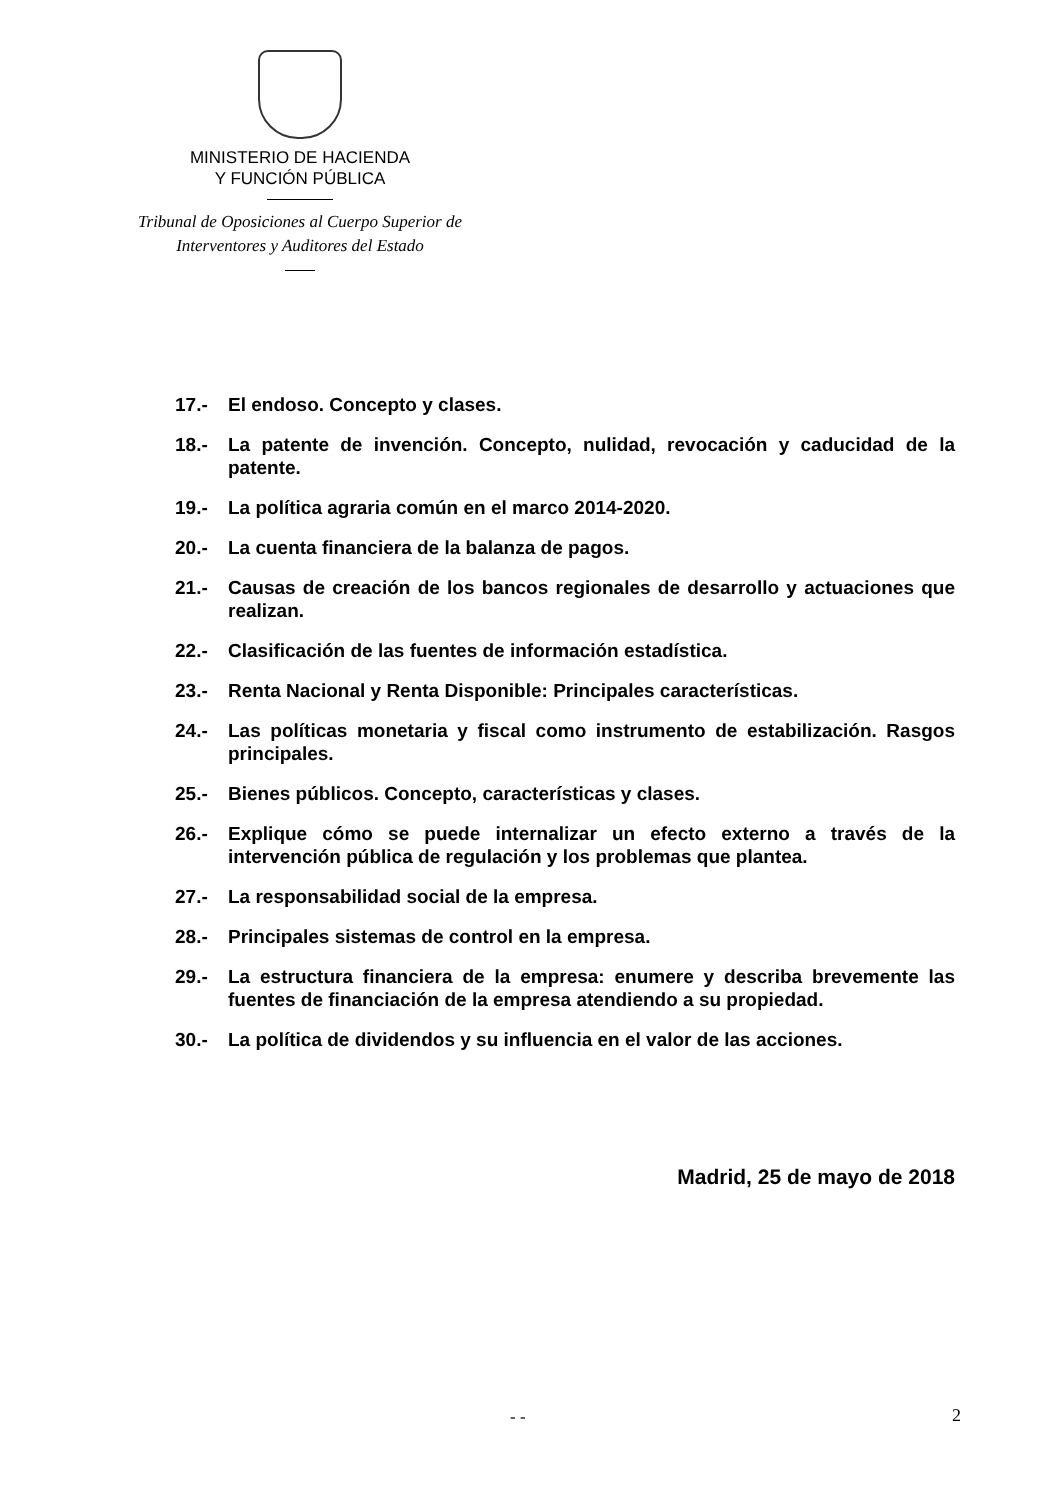MINISTERIO DE HACIENDA
Y FUNCIÓN PÚBLICA
Tribunal de Oposiciones al Cuerpo Superior de
Interventores y Auditores del Estado
17.- El endoso. Concepto y clases.
18.- La patente de invención. Concepto, nulidad, revocación y caducidad de la patente.
19.- La política agraria común en el marco 2014-2020.
20.- La cuenta financiera de la balanza de pagos.
21.- Causas de creación de los bancos regionales de desarrollo y actuaciones que realizan.
22.- Clasificación de las fuentes de información estadística.
23.- Renta Nacional y Renta Disponible: Principales características.
24.- Las políticas monetaria y fiscal como instrumento de estabilización. Rasgos principales.
25.- Bienes públicos. Concepto, características y clases.
26.- Explique cómo se puede internalizar un efecto externo a través de la intervención pública de regulación y los problemas que plantea.
27.- La responsabilidad social de la empresa.
28.- Principales sistemas de control en la empresa.
29.- La estructura financiera de la empresa: enumere y describa brevemente las fuentes de financiación de la empresa atendiendo a su propiedad.
30.- La política de dividendos y su influencia en el valor de las acciones.
Madrid, 25 de mayo de 2018
- - 2